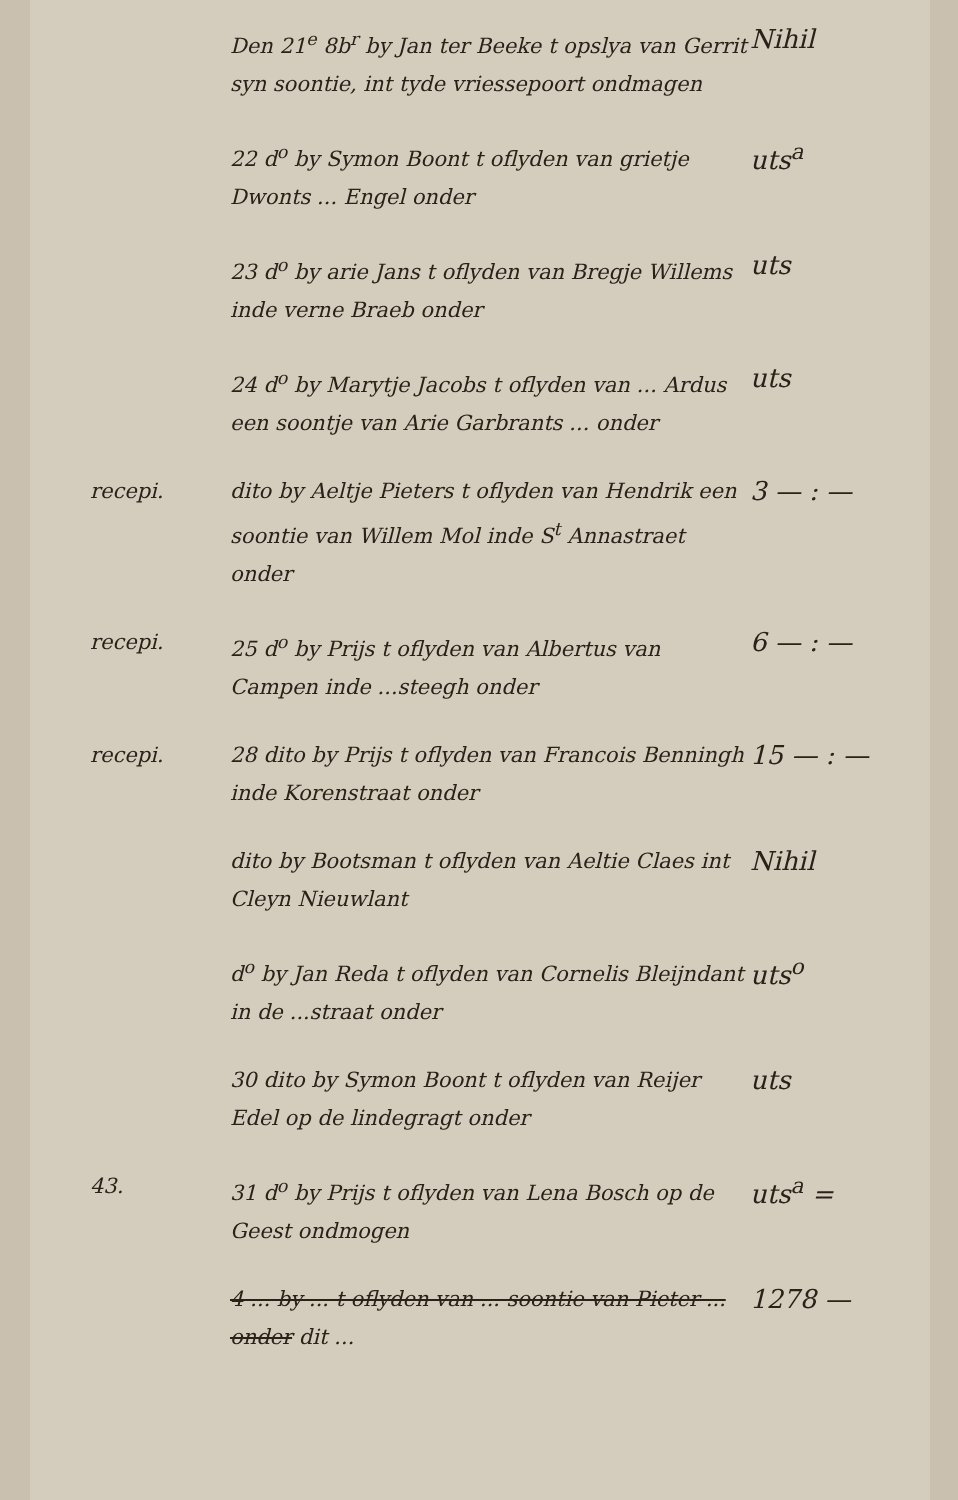Den 21<sup>e</sup> 8b<sup>r</sup> by Jan ter Beeke t opslya van Gerrit syn soontie, int tyde vriessepoort ondmagen
Nihil
22 d<sup>o</sup> by Symon Boont t oflyden van grietje Dwonts ... Engel onder
uts<sup>a</sup>
23 d<sup>o</sup> by arie Jans t oflyden van Bregje Willems inde verne Braeb onder
uts
24 d<sup>o</sup> by Marytje Jacobs t oflyden van ... Ardus een soontje van Arie Garbrants ... onder
uts
recepi. dito by Aeltje Pieters t oflyden van Hendrik een soontie van Willem Mol inde S<sup>t</sup> Annastraet onder
3 — : —
recepi. 25 d<sup>o</sup> by Prijs t oflyden van Albertus van Campen inde ...steegh onder
6 — : —
recepi. 28 dito by Prijs t oflyden van Francois Benningh inde Korenstraat onder
15 — : —
dito by Bootsman t oflyden van Aeltie Claes int Cleyn Nieuwlant
Nihil
d<sup>o</sup> by Jan Reda t oflyden van Cornelis Bleijndant in de ...straat onder
uts<sup>o</sup>
30 dito by Symon Boont t oflyden van Reijer Edel op de lindegragt onder
uts
43. 31 d<sup>o</sup> by Prijs t oflyden van Lena Bosch op de Geest ondmogen
uts<sup>a</sup> =
4 ... by ... t oflyden van ... soontie van Pieter ... onder dit ...
1278 —